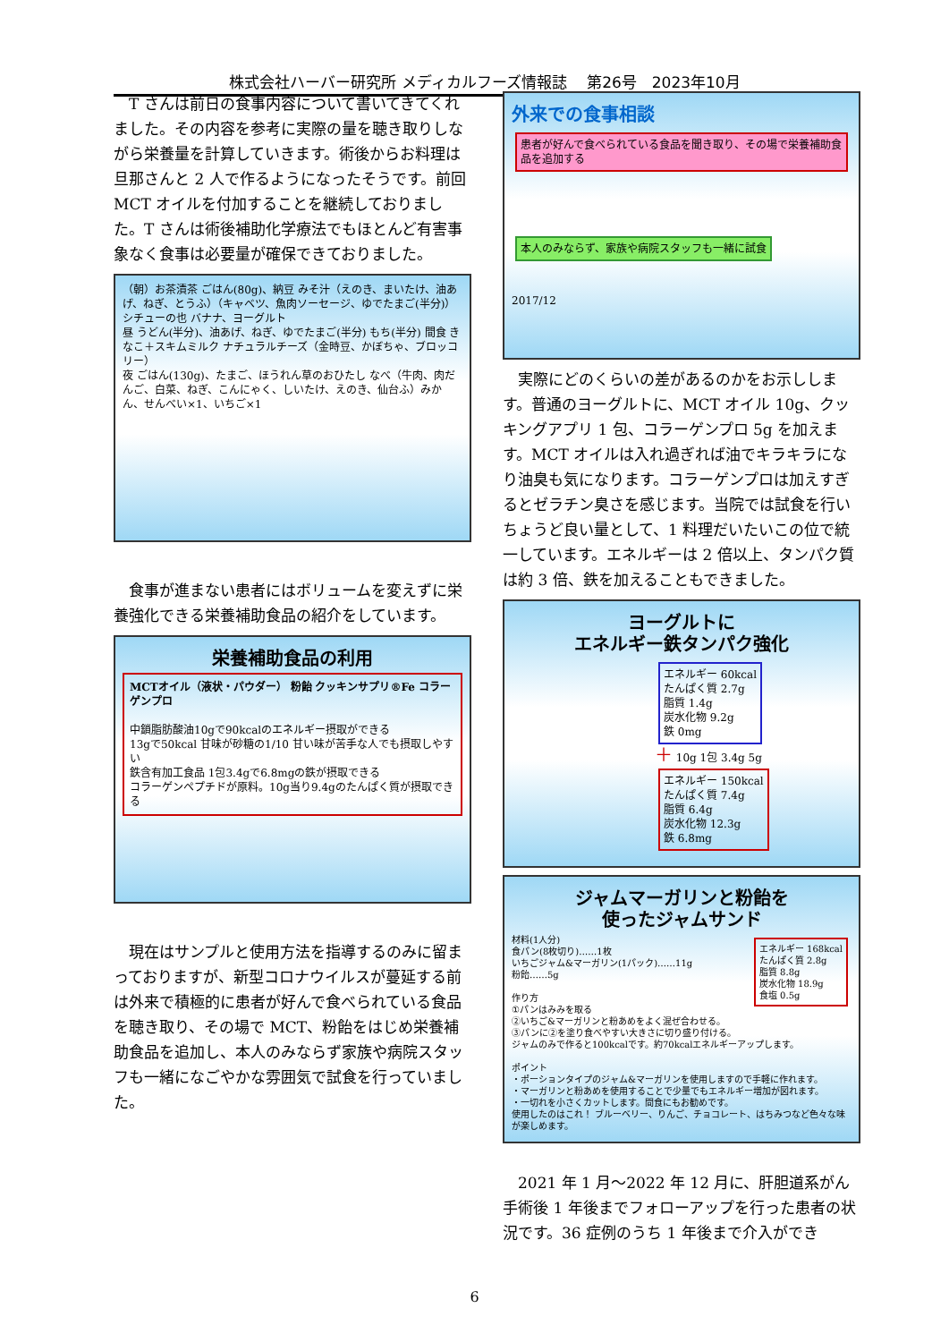株式会社ハーバー研究所 メディカルフーズ情報誌　 第26号　2023年10月
T さんは前日の食事内容について書いてきてくれました。その内容を参考に実際の量を聴き取りしながら栄養量を計算していきます。術後からお料理は旦那さんと 2 人で作るようになったそうです。前回 MCT オイルを付加することを継続しておりました。T さんは術後補助化学療法でもほとんど有害事象なく食事は必要量が確保できておりました。
（朝）お茶漬茶 ごはん(80g)、納豆 みそ汁（えのき、まいたけ、油あげ、ねぎ、とうふ）（キャベツ、魚肉ソーセージ、ゆでたまご(半分)）シチューの也 バナナ、ヨーグルト
昼 うどん(半分)、油あげ、ねぎ、ゆでたまご(半分) もち(半分) 間食 きなこ＋スキムミルク ナチュラルチーズ（金時豆、かぼちゃ、ブロッコリー）
夜 ごはん(130g)、たまご、ほうれん草のおひたし なべ（牛肉、肉だんご、白菜、ねぎ、こんにゃく、しいたけ、えのき、仙台ふ）みかん、せんべい×1、いちご×1
食事が進まない患者にはボリュームを変えずに栄養強化できる栄養補助食品の紹介をしています。
栄養補助食品の利用
MCTオイル（液状・パウダー） 粉飴 クッキンサプリ®Fe コラーゲンプロ
中鎖脂肪酸油10gで90kcalのエネルギー摂取ができる
13gで50kcal 甘味が砂糖の1/10 甘い味が苦手な人でも摂取しやすい
鉄含有加工食品 1包3.4gで6.8mgの鉄が摂取できる
コラーゲンペプチドが原料。10g当り9.4gのたんぱく質が摂取できる
現在はサンプルと使用方法を指導するのみに留まっておりますが、新型コロナウイルスが蔓延する前は外来で積極的に患者が好んで食べられている食品を聴き取り、その場で MCT、粉飴をはじめ栄養補助食品を追加し、本人のみならず家族や病院スタッフも一緒になごやかな雰囲気で試食を行っていました。
外来での食事相談
患者が好んで食べられている食品を聞き取り、その場で栄養補助食品を追加する
本人のみならず、家族や病院スタッフも一緒に試食
2017/12
実際にどのくらいの差があるのかをお示しします。普通のヨーグルトに、MCT オイル 10g、クッキングアプリ 1 包、コラーゲンプロ 5g を加えます。MCT オイルは入れ過ぎれば油でキラキラになり油臭も気になります。コラーゲンプロは加えすぎるとゼラチン臭さを感じます。当院では試食を行いちょうど良い量として、1 料理だいたいこの位で統一しています。エネルギーは 2 倍以上、タンパク質は約 3 倍、鉄を加えることもできました。
ヨーグルトに
エネルギー鉄タンパク強化
エネルギー 60kcal
たんぱく質 2.7g
脂質 1.4g
炭水化物 9.2g
鉄 0mg
＋ 10g 1包 3.4g 5g
エネルギー 150kcal
たんぱく質 7.4g
脂質 6.4g
炭水化物 12.3g
鉄 6.8mg
ジャムマーガリンと粉飴を
使ったジャムサンド
エネルギー 168kcal
たんぱく質 2.8g
脂質 8.8g
炭水化物 18.9g
食塩 0.5g
材料(1人分)
食パン(8枚切り)……1枚
いちごジャム&マーガリン(1パック)……11g
粉飴……5g
作り方
①パンはみみを取る
②いちご&マーガリンと粉あめをよく混ぜ合わせる。
③パンに②を塗り食べやすい大きさに切り盛り付ける。
ジャムのみで作ると100kcalです。約70kcalエネルギーアップします。
ポイント
・ポーションタイプのジャム&マーガリンを使用しますので手軽に作れます。
・マーガリンと粉あめを使用することで少量でもエネルギー増加が図れます。
・一切れを小さくカットします。間食にもお勧めです。
使用したのはこれ！ ブルーベリー、りんご、チョコレート、はちみつなど色々な味が楽しめます。
2021 年 1 月～2022 年 12 月に、肝胆道系がん手術後 1 年後までフォローアップを行った患者の状況です。36 症例のうち 1 年後まで介入ができ
6